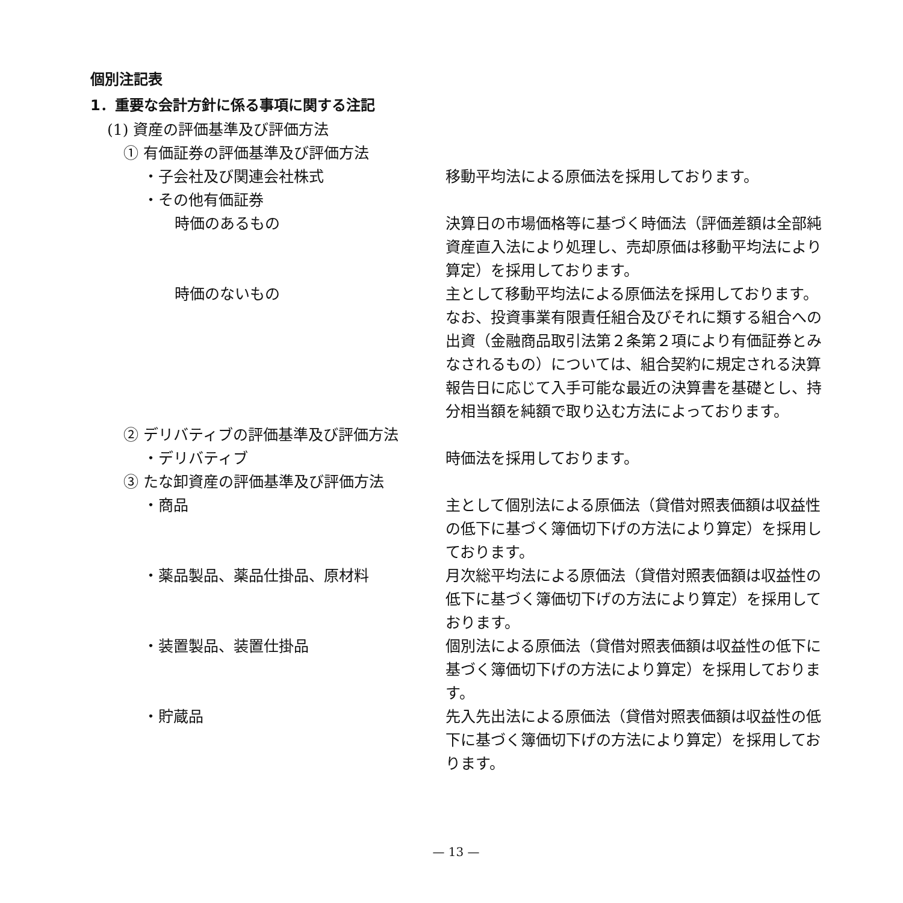個別注記表
1．重要な会計方針に係る事項に関する注記
(1) 資産の評価基準及び評価方法
① 有価証券の評価基準及び評価方法
・子会社及び関連会社株式 移動平均法による原価法を採用しております。
・その他有価証券
時価のあるもの 決算日の市場価格等に基づく時価法（評価差額は全部純資産直入法により処理し、売却原価は移動平均法により算定）を採用しております。
時価のないもの 主として移動平均法による原価法を採用しております。なお、投資事業有限責任組合及びそれに類する組合への出資（金融商品取引法第２条第２項により有価証券とみなされるもの）については、組合契約に規定される決算報告日に応じて入手可能な最近の決算書を基礎とし、持分相当額を純額で取り込む方法によっております。
② デリバティブの評価基準及び評価方法
・デリバティブ 時価法を採用しております。
③ たな卸資産の評価基準及び評価方法
・商品 主として個別法による原価法（貸借対照表価額は収益性の低下に基づく簿価切下げの方法により算定）を採用しております。
・薬品製品、薬品仕掛品、原材料 月次総平均法による原価法（貸借対照表価額は収益性の低下に基づく簿価切下げの方法により算定）を採用しております。
・装置製品、装置仕掛品 個別法による原価法（貸借対照表価額は収益性の低下に基づく簿価切下げの方法により算定）を採用しております。
・貯蔵品 先入先出法による原価法（貸借対照表価額は収益性の低下に基づく簿価切下げの方法により算定）を採用しております。
— 13 —